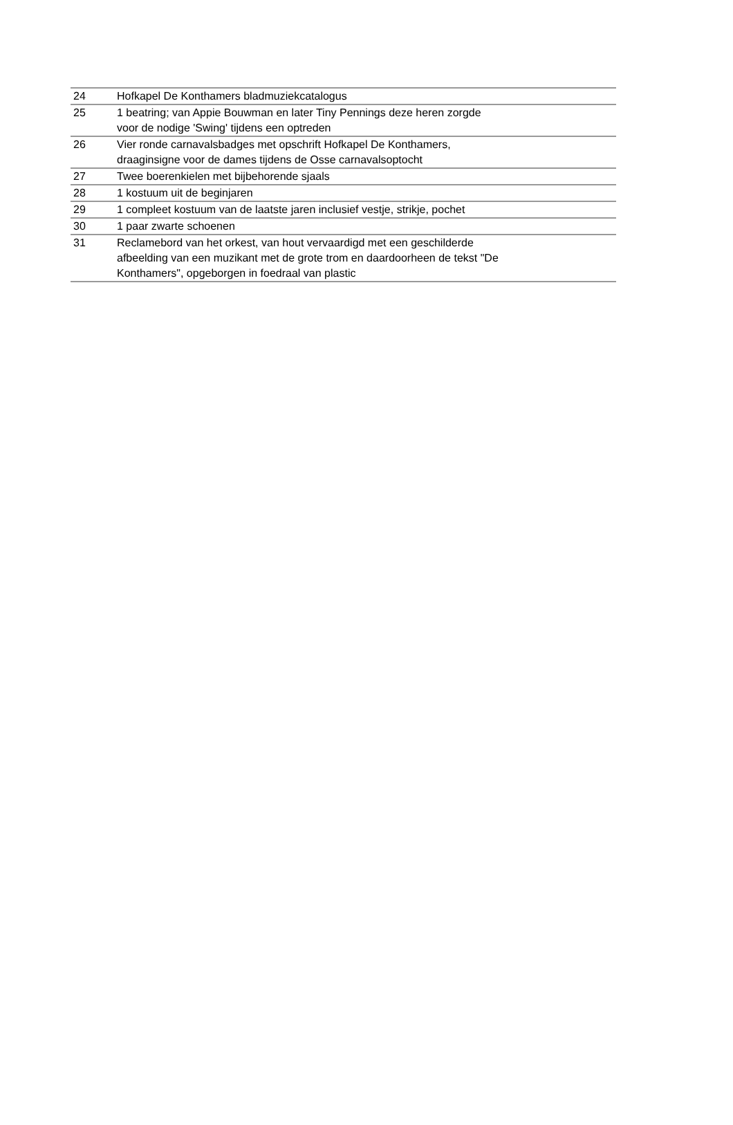| 24 | Hofkapel De Konthamers bladmuziekcatalogus |
| 25 | 1 beatring; van Appie Bouwman en later Tiny Pennings deze heren zorgde voor de nodige 'Swing' tijdens een optreden |
| 26 | Vier ronde carnavalsbadges met opschrift Hofkapel De Konthamers, draaginsigne voor de dames tijdens de Osse carnavalsoptocht |
| 27 | Twee boerenkielen met bijbehorende sjaals |
| 28 | 1 kostuum uit de beginjaren |
| 29 | 1 compleet kostuum van de laatste jaren inclusief vestje, strikje, pochet |
| 30 | 1 paar zwarte schoenen |
| 31 | Reclamebord van het orkest, van hout vervaardigd met een geschilderde afbeelding van een muzikant met de grote trom en daardoorheen de tekst "De Konthamers", opgeborgen in foedraal van plastic |